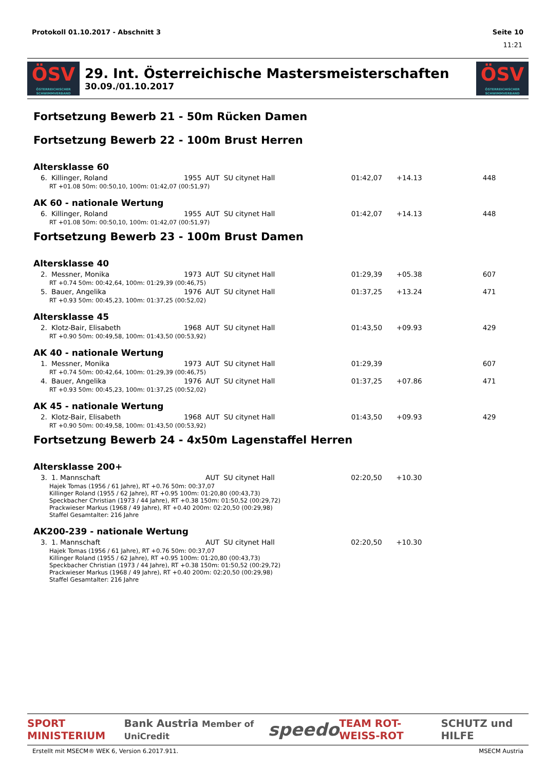Protokoll 01.10.2017 - Abschnitt 3 Seite 10
11:21
ÖSV
ÖSTERREICHISCHER SCHWIMMVERBAND
29. Int. Österreichische Mastersmeisterschaften
30.09./01.10.2017
ÖSV
ÖSTERREICHISCHER SCHWIMMVERBAND
Fortsetzung Bewerb 21 - 50m Rücken Damen
Fortsetzung Bewerb 22 - 100m Brust Herren
Altersklasse 60
| 6. | Killinger, Roland | 1955 | AUT | SU citynet Hall | 01:42,07 | +14.13 | 448 |
| | RT +01.08 50m: 00:50,10, 100m: 01:42,07 (00:51,97) | | | | | | |
AK 60 - nationale Wertung
| 6. | Killinger, Roland | 1955 | AUT | SU citynet Hall | 01:42,07 | +14.13 | 448 |
| | RT +01.08 50m: 00:50,10, 100m: 01:42,07 (00:51,97) | | | | | | |
Fortsetzung Bewerb 23 - 100m Brust Damen
Altersklasse 40
| 2. | Messner, Monika | 1973 | AUT | SU citynet Hall | 01:29,39 | +05.38 | 607 |
| | RT +0.74 50m: 00:42,64, 100m: 01:29,39 (00:46,75) | | | | | | |
| 5. | Bauer, Angelika | 1976 | AUT | SU citynet Hall | 01:37,25 | +13.24 | 471 |
| | RT +0.93 50m: 00:45,23, 100m: 01:37,25 (00:52,02) | | | | | | |
Altersklasse 45
| 2. | Klotz-Bair, Elisabeth | 1968 | AUT | SU citynet Hall | 01:43,50 | +09.93 | 429 |
| | RT +0.90 50m: 00:49,58, 100m: 01:43,50 (00:53,92) | | | | | | |
AK 40 - nationale Wertung
| 1. | Messner, Monika | 1973 | AUT | SU citynet Hall | 01:29,39 | | 607 |
| | RT +0.74 50m: 00:42,64, 100m: 01:29,39 (00:46,75) | | | | | | |
| 4. | Bauer, Angelika | 1976 | AUT | SU citynet Hall | 01:37,25 | +07.86 | 471 |
| | RT +0.93 50m: 00:45,23, 100m: 01:37,25 (00:52,02) | | | | | | |
AK 45 - nationale Wertung
| 2. | Klotz-Bair, Elisabeth | 1968 | AUT | SU citynet Hall | 01:43,50 | +09.93 | 429 |
| | RT +0.90 50m: 00:49,58, 100m: 01:43,50 (00:53,92) | | | | | | |
Fortsetzung Bewerb 24 - 4x50m Lagenstaffel Herren
Altersklasse 200+
| 3. | 1. Mannschaft | | AUT | SU citynet Hall | 02:20,50 | +10.30 | |
| | Hajek Tomas (1956 / 61 Jahre), RT +0.76 50m: 00:37,07 Killinger Roland (1955 / 62 Jahre), RT +0.95 100m: 01:20,80 (00:43,73) Speckbacher Christian (1973 / 44 Jahre), RT +0.38 150m: 01:50,52 (00:29,72) Prackwieser Markus (1968 / 49 Jahre), RT +0.40 200m: 02:20,50 (00:29,98) Staffel Gesamtalter: 216 Jahre | | | | | | |
AK200-239 - nationale Wertung
| 3. | 1. Mannschaft | | AUT | SU citynet Hall | 02:20,50 | +10.30 | |
| | Hajek Tomas (1956 / 61 Jahre), RT +0.76 50m: 00:37,07 Killinger Roland (1955 / 62 Jahre), RT +0.95 100m: 01:20,80 (00:43,73) Speckbacher Christian (1973 / 44 Jahre), RT +0.38 150m: 01:50,52 (00:29,72) Prackwieser Markus (1968 / 49 Jahre), RT +0.40 200m: 02:20,50 (00:29,98) Staffel Gesamtalter: 216 Jahre | | | | | | |
SPORT MINISTERIUM Bank Austria Member of UniCredit speedo TEAM ROT-WEISS-ROT SCHUTZ und HILFE
Erstellt mit MSECM® WEK 6, Version 6.2017.911. MSECM Austria